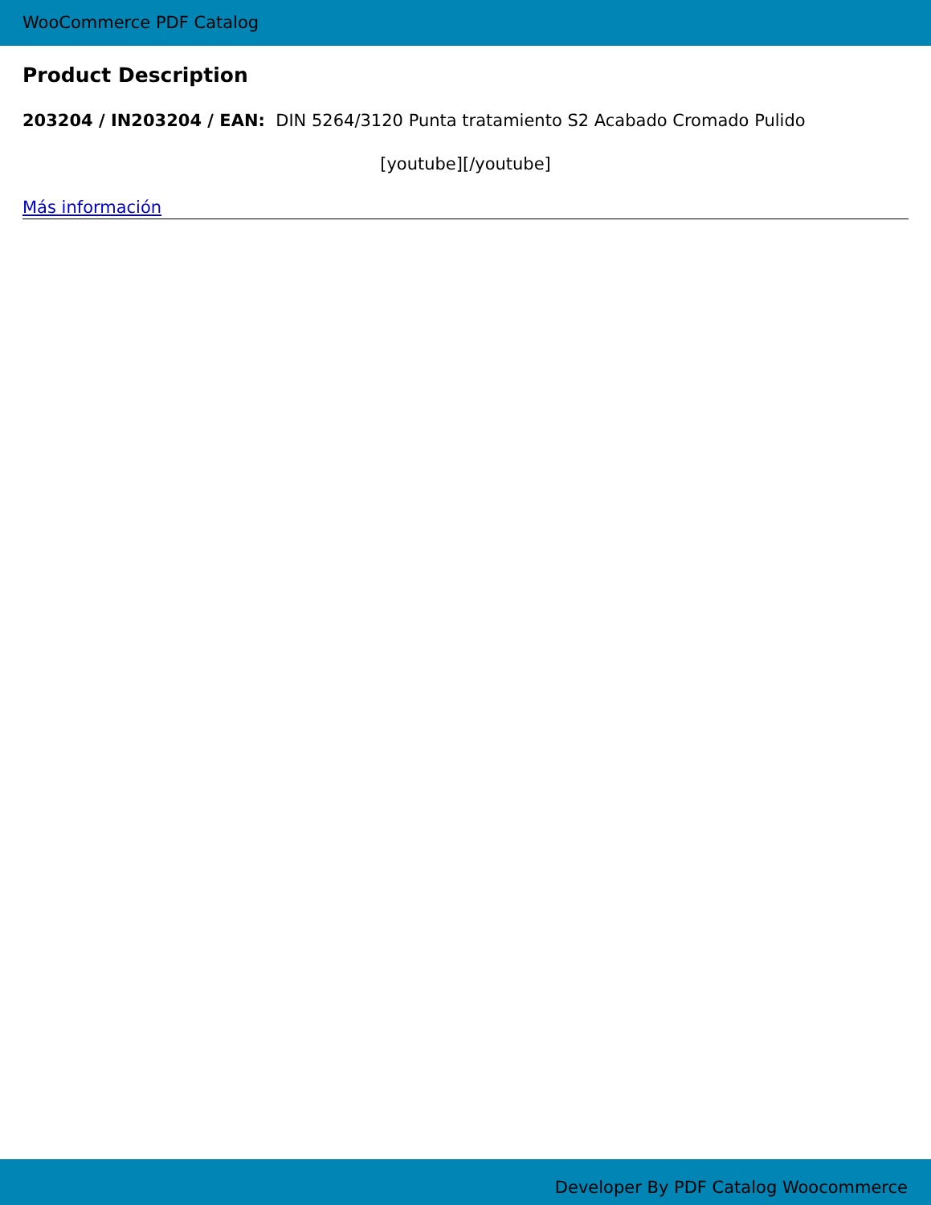WooCommerce PDF Catalog
Product Description
203204 / IN203204 / EAN: DIN 5264/3120 Punta tratamiento S2 Acabado Cromado Pulido
[youtube][/youtube]
Más información
Developer By PDF Catalog Woocommerce